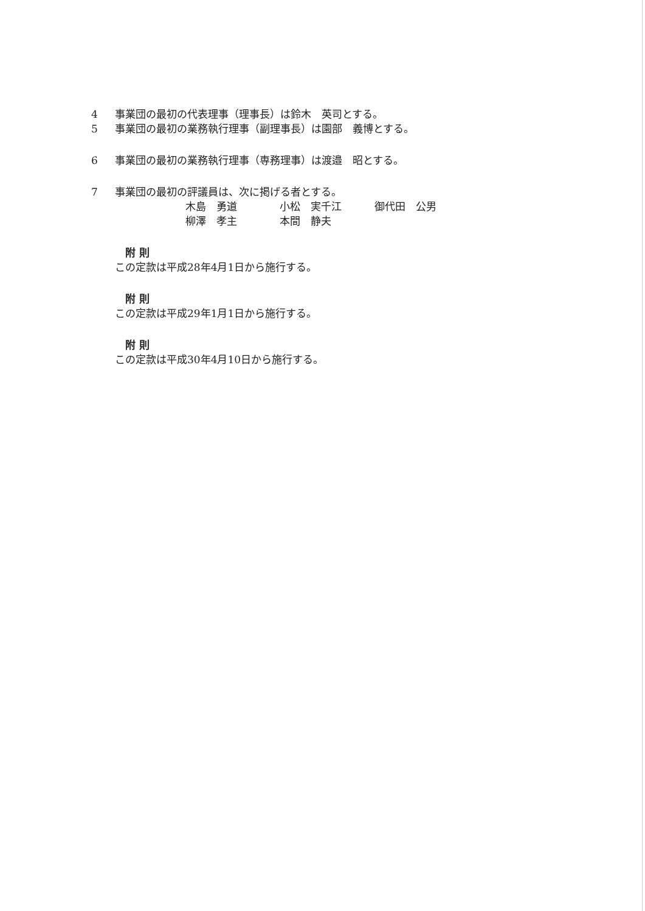4 事業団の最初の代表理事（理事長）は鈴木　英司とする。
5 事業団の最初の業務執行理事（副理事長）は園部　義博とする。
6 事業団の最初の業務執行理事（専務理事）は渡邉　昭とする。
7 事業団の最初の評議員は、次に掲げる者とする。
木島　勇道 小松　実千江 御代田　公男
柳澤　孝主 本間　静夫
附 則
この定款は平成28年4月1日から施行する。
附 則
この定款は平成29年1月1日から施行する。
附 則
この定款は平成30年4月10日から施行する。